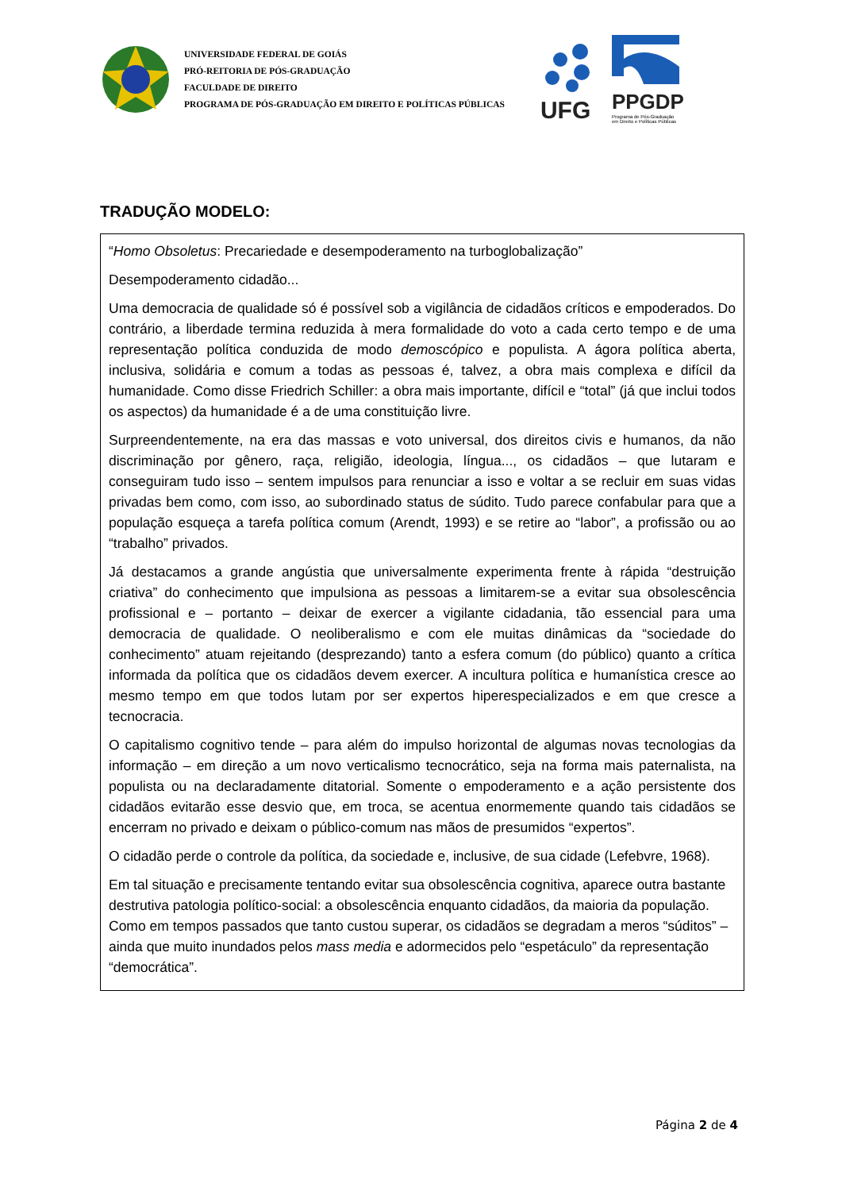UNIVERSIDADE FEDERAL DE GOIÁS
PRÓ-REITORIA DE PÓS-GRADUAÇÃO
FACULDADE DE DIREITO
PROGRAMA DE PÓS-GRADUAÇÃO EM DIREITO E POLÍTICAS PÚBLICAS
UFG
PPGDP
Programa de Pós-Graduação
em Direito e Políticas Públicas
TRADUÇÃO MODELO:
“Homo Obsoletus: Precariedade e desempoderamento na turboglobalização”
Desempoderamento cidadão...
Uma democracia de qualidade só é possível sob a vigilância de cidadãos críticos e empoderados. Do contrário, a liberdade termina reduzida à mera formalidade do voto a cada certo tempo e de uma representação política conduzida de modo demoscópico e populista. A ágora política aberta, inclusiva, solidária e comum a todas as pessoas é, talvez, a obra mais complexa e difícil da humanidade. Como disse Friedrich Schiller: a obra mais importante, difícil e “total” (já que inclui todos os aspectos) da humanidade é a de uma constituição livre.
Surpreendentemente, na era das massas e voto universal, dos direitos civis e humanos, da não discriminação por gênero, raça, religião, ideologia, língua..., os cidadãos – que lutaram e conseguiram tudo isso – sentem impulsos para renunciar a isso e voltar a se recluir em suas vidas privadas bem como, com isso, ao subordinado status de súdito. Tudo parece confabular para que a população esqueça a tarefa política comum (Arendt, 1993) e se retire ao “labor”, a profissão ou ao “trabalho” privados.
Já destacamos a grande angústia que universalmente experimenta frente à rápida “destruição criativa” do conhecimento que impulsiona as pessoas a limitarem-se a evitar sua obsolescência profissional e – portanto – deixar de exercer a vigilante cidadania, tão essencial para uma democracia de qualidade. O neoliberalismo e com ele muitas dinâmicas da “sociedade do conhecimento” atuam rejeitando (desprezando) tanto a esfera comum (do público) quanto a crítica informada da política que os cidadãos devem exercer. A incultura política e humanística cresce ao mesmo tempo em que todos lutam por ser expertos hiperespecializados e em que cresce a tecnocracia.
O capitalismo cognitivo tende – para além do impulso horizontal de algumas novas tecnologias da informação – em direção a um novo verticalismo tecnocrático, seja na forma mais paternalista, na populista ou na declaradamente ditatorial. Somente o empoderamento e a ação persistente dos cidadãos evitarão esse desvio que, em troca, se acentua enormemente quando tais cidadãos se encerram no privado e deixam o público-comum nas mãos de presumidos “expertos”.
O cidadão perde o controle da política, da sociedade e, inclusive, de sua cidade (Lefebvre, 1968).
Em tal situação e precisamente tentando evitar sua obsolescência cognitiva, aparece outra bastante destrutiva patologia político-social: a obsolescência enquanto cidadãos, da maioria da população. Como em tempos passados que tanto custou superar, os cidadãos se degradam a meros “súditos” – ainda que muito inundados pelos mass media e adormecidos pelo “espetáculo” da representação “democrática”.
Página 2 de 4